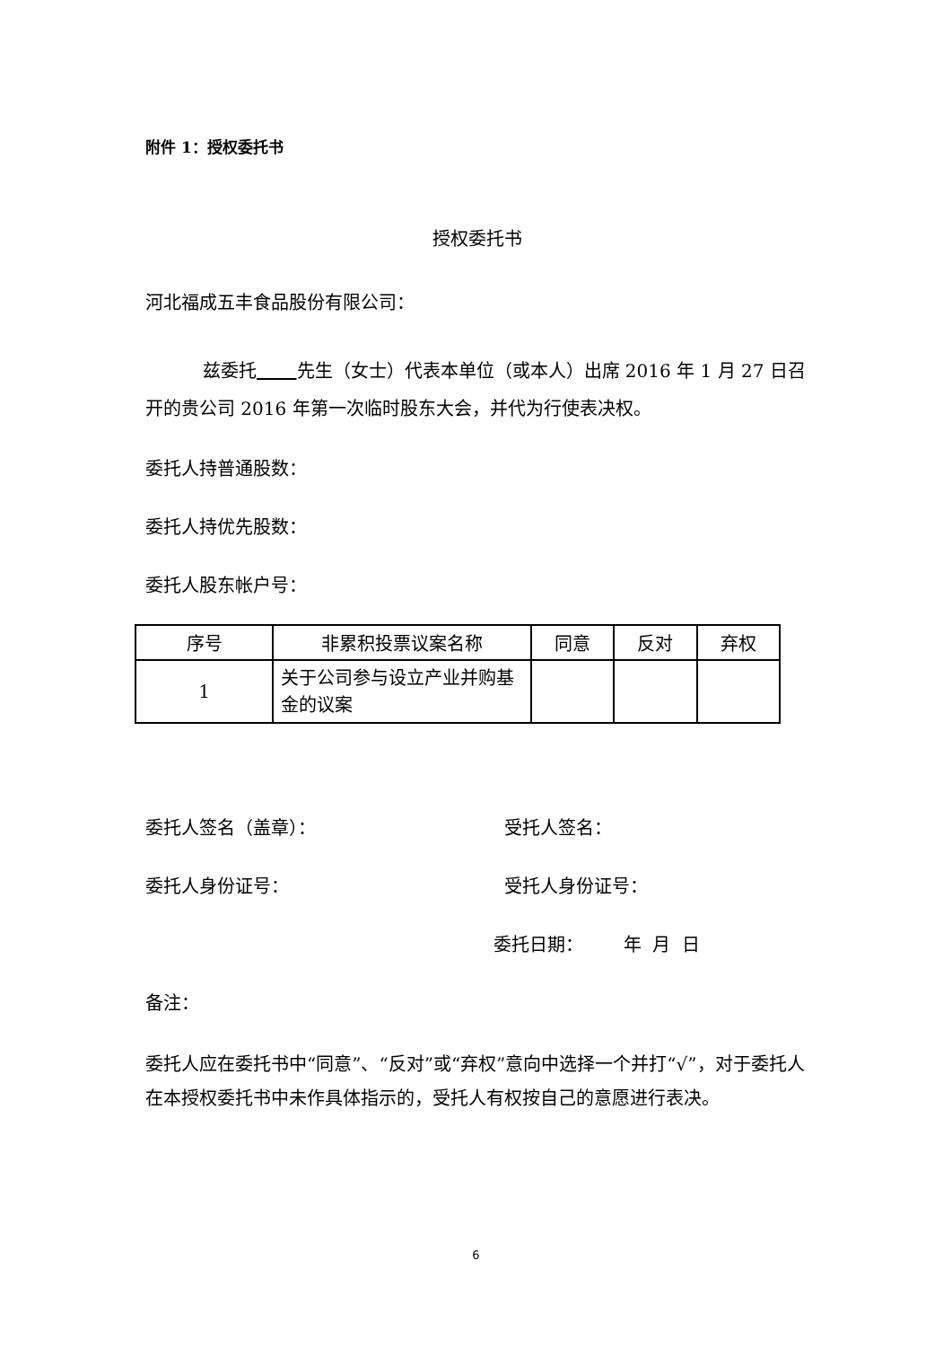附件 1：授权委托书
授权委托书
河北福成五丰食品股份有限公司：
兹委托 先生（女士）代表本单位（或本人）出席 2016 年 1 月 27 日召开的贵公司 2016 年第一次临时股东大会，并代为行使表决权。
委托人持普通股数：
委托人持优先股数：
委托人股东帐户号：
| 序号 | 非累积投票议案名称 | 同意 | 反对 | 弃权 |
| --- | --- | --- | --- | --- |
| 1 | 关于公司参与设立产业并购基金的议案 | | | |
委托人签名（盖章）： 受托人签名：
委托人身份证号： 受托人身份证号：
委托日期： 年 月 日
备注：
委托人应在委托书中“同意”、“反对”或“弃权”意向中选择一个并打“√”，对于委托人在本授权委托书中未作具体指示的，受托人有权按自己的意愿进行表决。
6